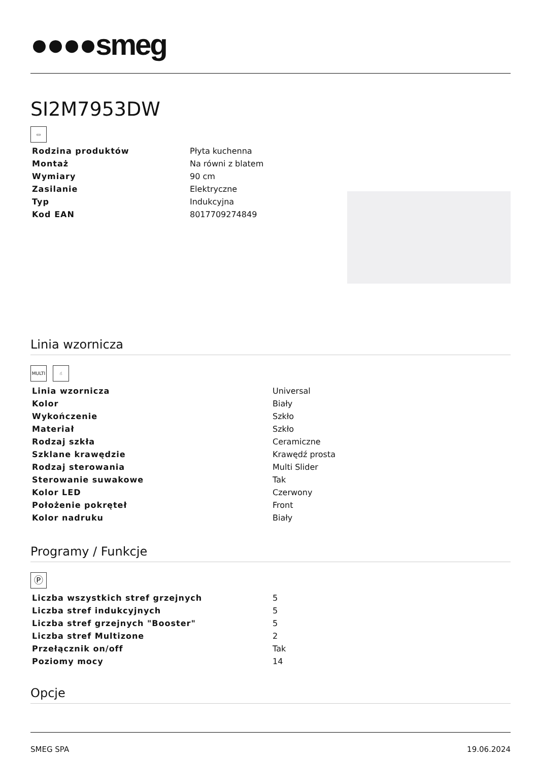●●●●smeg
SI2M7953DW
▭
| Rodzina produktów | Płyta kuchenna |
| Montaż | Na równi z blatem |
| Wymiary | 90 cm |
| Zasilanie | Elektryczne |
| Typ | Indukcyjna |
| Kod EAN | 8017709274849 |
Linia wzornicza
MULTI ☝
| Linia wzornicza | Universal |
| Kolor | Biały |
| Wykończenie | Szkło |
| Materiał | Szkło |
| Rodzaj szkła | Ceramiczne |
| Szklane krawędzie | Krawędź prosta |
| Rodzaj sterowania | Multi Slider |
| Sterowanie suwakowe | Tak |
| Kolor LED | Czerwony |
| Położenie pokręteł | Front |
| Kolor nadruku | Biały |
Programy / Funkcje
Ⓟ
| Liczba wszystkich stref grzejnych | 5 |
| Liczba stref indukcyjnych | 5 |
| Liczba stref grzejnych "Booster" | 5 |
| Liczba stref Multizone | 2 |
| Przełącznik on/off | Tak |
| Poziomy mocy | 14 |
Opcje
SMEG SPA 19.06.2024